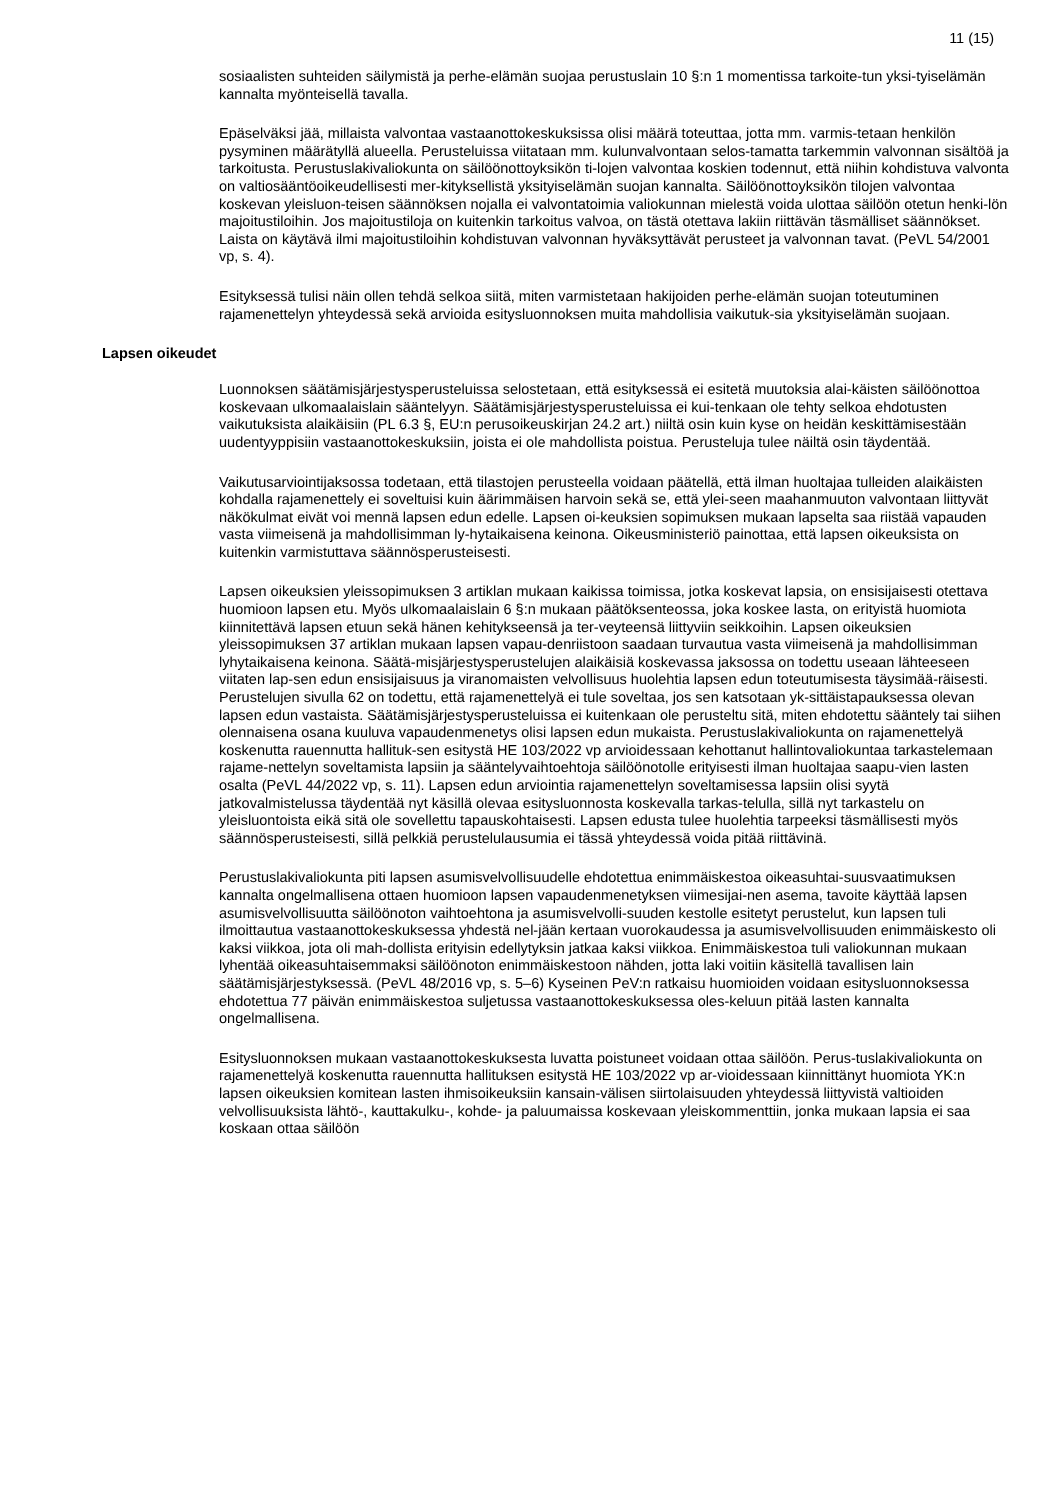11 (15)
sosiaalisten suhteiden säilymistä ja perhe-elämän suojaa perustuslain 10 §:n 1 momentissa tarkoite-tun yksi-tyiselämän kannalta myönteisellä tavalla.
Epäselväksi jää, millaista valvontaa vastaanottokeskuksissa olisi määrä toteuttaa, jotta mm. varmis-tetaan henkilön pysyminen määrätyllä alueella. Perusteluissa viitataan mm. kulunvalvontaan selos-tamatta tarkemmin valvonnan sisältöä ja tarkoitusta. Perustuslakivaliokunta on säilöönottoyksikön ti-lojen valvontaa koskien todennut, että niihin kohdistuva valvonta on valtiosääntöoikeudellisesti mer-kityksellistä yksityiselämän suojan kannalta. Säilöönottoyksikön tilojen valvontaa koskevan yleisluon-teisen säännöksen nojalla ei valvontatoimia valiokunnan mielestä voida ulottaa säilöön otetun henki-lön majoitustiloihin. Jos majoitustiloja on kuitenkin tarkoitus valvoa, on tästä otettava lakiin riittävän täsmälliset säännökset. Laista on käytävä ilmi majoitustiloihin kohdistuvan valvonnan hyväksyttävät perusteet ja valvonnan tavat. (PeVL 54/2001 vp, s. 4).
Esityksessä tulisi näin ollen tehdä selkoa siitä, miten varmistetaan hakijoiden perhe-elämän suojan toteutuminen rajamenettelyn yhteydessä sekä arvioida esitysluonnoksen muita mahdollisia vaikutuk-sia yksityiselämän suojaan.
Lapsen oikeudet
Luonnoksen säätämisjärjestysperusteluissa selostetaan, että esityksessä ei esitetä muutoksia alai-käisten säilöönottoa koskevaan ulkomaalaislain sääntelyyn. Säätämisjärjestysperusteluissa ei kui-tenkaan ole tehty selkoa ehdotusten vaikutuksista alaikäisiin (PL 6.3 §, EU:n perusoikeuskirjan 24.2 art.) niiltä osin kuin kyse on heidän keskittämisestään uudentyyppisiin vastaanottokeskuksiin, joista ei ole mahdollista poistua. Perusteluja tulee näiltä osin täydentää.
Vaikutusarviointijaksossa todetaan, että tilastojen perusteella voidaan päätellä, että ilman huoltajaa tulleiden alaikäisten kohdalla rajamenettely ei soveltuisi kuin äärimmäisen harvoin sekä se, että ylei-seen maahanmuuton valvontaan liittyvät näkökulmat eivät voi mennä lapsen edun edelle. Lapsen oi-keuksien sopimuksen mukaan lapselta saa riistää vapauden vasta viimeisenä ja mahdollisimman ly-hytaikaisena keinona. Oikeusministeriö painottaa, että lapsen oikeuksista on kuitenkin varmistuttava säännösperusteisesti.
Lapsen oikeuksien yleissopimuksen 3 artiklan mukaan kaikissa toimissa, jotka koskevat lapsia, on ensisijaisesti otettava huomioon lapsen etu. Myös ulkomaalaislain 6 §:n mukaan päätöksenteossa, joka koskee lasta, on erityistä huomiota kiinnitettävä lapsen etuun sekä hänen kehitykseensä ja ter-veyteensä liittyviin seikkoihin. Lapsen oikeuksien yleissopimuksen 37 artiklan mukaan lapsen vapau-denriistoon saadaan turvautua vasta viimeisenä ja mahdollisimman lyhytaikaisena keinona. Säätä-misjärjestysperustelujen alaikäisiä koskevassa jaksossa on todettu useaan lähteeseen viitaten lap-sen edun ensisijaisuus ja viranomaisten velvollisuus huolehtia lapsen edun toteutumisesta täysimää-räisesti. Perustelujen sivulla 62 on todettu, että rajamenettelyä ei tule soveltaa, jos sen katsotaan yk-sittäistapauksessa olevan lapsen edun vastaista. Säätämisjärjestysperusteluissa ei kuitenkaan ole perusteltu sitä, miten ehdotettu sääntely tai siihen olennaisena osana kuuluva vapaudenmenetys olisi lapsen edun mukaista. Perustuslakivaliokunta on rajamenettelyä koskenutta rauennutta hallituk-sen esitystä HE 103/2022 vp arvioidessaan kehottanut hallintovaliokuntaa tarkastelemaan rajame-nettelyn soveltamista lapsiin ja sääntelyvaihtoehtoja säilöönotolle erityisesti ilman huoltajaa saapu-vien lasten osalta (PeVL 44/2022 vp, s. 11). Lapsen edun arviointia rajamenettelyn soveltamisessa lapsiin olisi syytä jatkovalmistelussa täydentää nyt käsillä olevaa esitysluonnosta koskevalla tarkas-telulla, sillä nyt tarkastelu on yleisluontoista eikä sitä ole sovellettu tapauskohtaisesti. Lapsen edusta tulee huolehtia tarpeeksi täsmällisesti myös säännösperusteisesti, sillä pelkkiä perustelulausumia ei tässä yhteydessä voida pitää riittävinä.
Perustuslakivaliokunta piti lapsen asumisvelvollisuudelle ehdotettua enimmäiskestoa oikeasuhtai-suusvaatimuksen kannalta ongelmallisena ottaen huomioon lapsen vapaudenmenetyksen viimesijai-nen asema, tavoite käyttää lapsen asumisvelvollisuutta säilöönoton vaihtoehtona ja asumisvelvolli-suuden kestolle esitetyt perustelut, kun lapsen tuli ilmoittautua vastaanottokeskuksessa yhdestä nel-jään kertaan vuorokaudessa ja asumisvelvollisuuden enimmäiskesto oli kaksi viikkoa, jota oli mah-dollista erityisin edellytyksin jatkaa kaksi viikkoa. Enimmäiskestoa tuli valiokunnan mukaan lyhentää oikeasuhtaisemmaksi säilöönoton enimmäiskestoon nähden, jotta laki voitiin käsitellä tavallisen lain säätämisjärjestyksessä. (PeVL 48/2016 vp, s. 5–6) Kyseinen PeV:n ratkaisu huomioiden voidaan esitysluonnoksessa ehdotettua 77 päivän enimmäiskestoa suljetussa vastaanottokeskuksessa oles-keluun pitää lasten kannalta ongelmallisena.
Esitysluonnoksen mukaan vastaanottokeskuksesta luvatta poistuneet voidaan ottaa säilöön. Perus-tuslakivaliokunta on rajamenettelyä koskenutta rauennutta hallituksen esitystä HE 103/2022 vp ar-vioidessaan kiinnittänyt huomiota YK:n lapsen oikeuksien komitean lasten ihmisoikeuksiin kansain-välisen siirtolaisuuden yhteydessä liittyvistä valtioiden velvollisuuksista lähtö-, kauttakulku-, kohde- ja paluumaissa koskevaan yleiskommenttiin, jonka mukaan lapsia ei saa koskaan ottaa säilöön